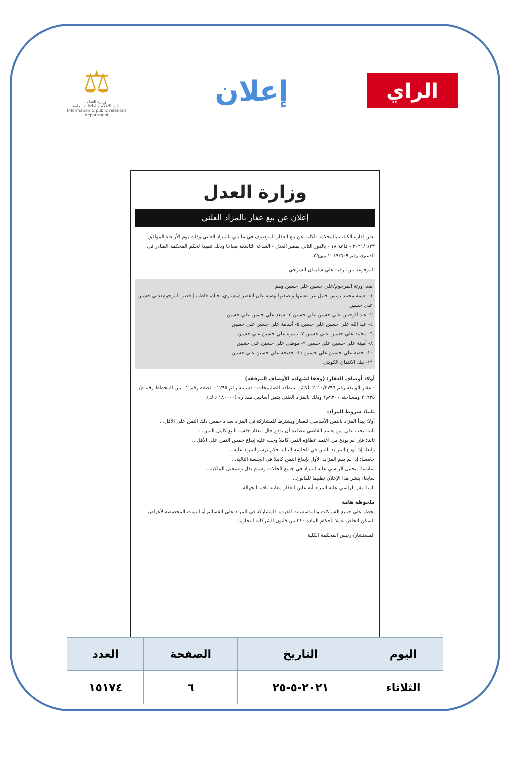الراي
إعلان
⚖
وزارة العدل
إدارة الاعلام والعلاقات العامة
Information & public relations department
وزارة العدل
إعلان عن بيع عقار بالمزاد العلني
تعلن إدارة الكتاب بالمحكمة الكلية عن بيع العقار الموصوف في ما يلي بالمزاد العلني وذلك يوم الأربعاء الموافق ٢٠٢١/٦/٢٣ - قاعة ١٨ - بالدور الثاني بقصر العدل - الساعة التاسعة صباحا وذلك تنفيذا لحكم المحكمة الصادر في الدعوى رقم ٢٠١٩/٦٠٩ بيوع/٢.
المرفوعة من: رقيه علي سليمان الشرجي
ضد: ورثة المرحوم/علي حسين علي حسين وهم
١- نعيمة محمد يونس خليل عن نفسها وبصفتها وصية على القصر (مشاري، حياة، فاطمة) قصر المرحوم/علي حسين علي حسين
٢- عبد الرحمن علي حسين علي حسين ٣- سعد علي حسين علي حسين
٤- عبد الله علي حسين علي حسين ٥- أسامة علي حسين علي حسين
٦- محمد علي حسين علي حسين ٧- منيرة علي حسين علي حسين
٨- أمينة علي حسين علي حسين ٩- موضي علي حسين علي حسين
١٠- حصة علي حسين علي حسين ١١- خديجة علي حسين علي حسين
١٢- بنك الائتمان الكويتي
أولا: أوصاف العقار: (وفقا لشهادة الأوصاف المرفقة)
- عقار الوثيقة رقم ٢٠١٠/٢٧٩٦ الكائن بمنطقة الصليبيخات - قسيمة رقم ١٢٩٥ - قطعة رقم ٢ - من المخطط رقم م/٢٦٩٣٥ ومساحته ٩٣٠٠م٢ وذلك بالمزاد العلني بثمن أساسي مقداره (١٨٠٠٠٠ د.ك).
ثانيا: شروط المزاد:
أولا: يبدأ المزاد بالثمن الأساسي للعقار ويشترط للمشاركة في المزاد سداد خمس ذلك الثمن على الأقل...
ثانيا: يجب على من يعتمد القاضي عطاءه أن يودع حال انعقاد جلسة البيع كامل الثمن...
ثالثا: فإن لم يودع من اعتمد عطاؤه الثمن كاملا وجب عليه إيداع خمس الثمن على الأقل...
رابعا: إذا أودع المزايد الثمن في الجلسة التالية حكم برسو المزاد عليه...
خامسا: إذا لم يقم المزايد الأول بإيداع الثمن كاملا في الجلسة التالية...
سادسا: يتحمل الراسي عليه المزاد في جميع الحالات رسوم نقل وتسجيل الملكية...
سابعا: ينشر هذا الإعلان تطبيقا للقانون...
ثامنا: يقر الراسي عليه المزاد أنه عاين العقار معاينة نافية للجهالة.
ملحوظة هامة
يحظر على جميع الشركات والمؤسسات الفردية المشاركة في المزاد على القسائم أو البيوت المخصصة لأغراض السكن الخاص عملا بأحكام المادة ٢٤٠ من قانون الشركات التجارية.
المستشار/ رئيس المحكمة الكلية
| اليوم | التاريخ | الصفحة | العدد |
| --- | --- | --- | --- |
| الثلاثاء | ٢٠٢١-٥-٢٥ | ٦ | ١٥١٧٤ |